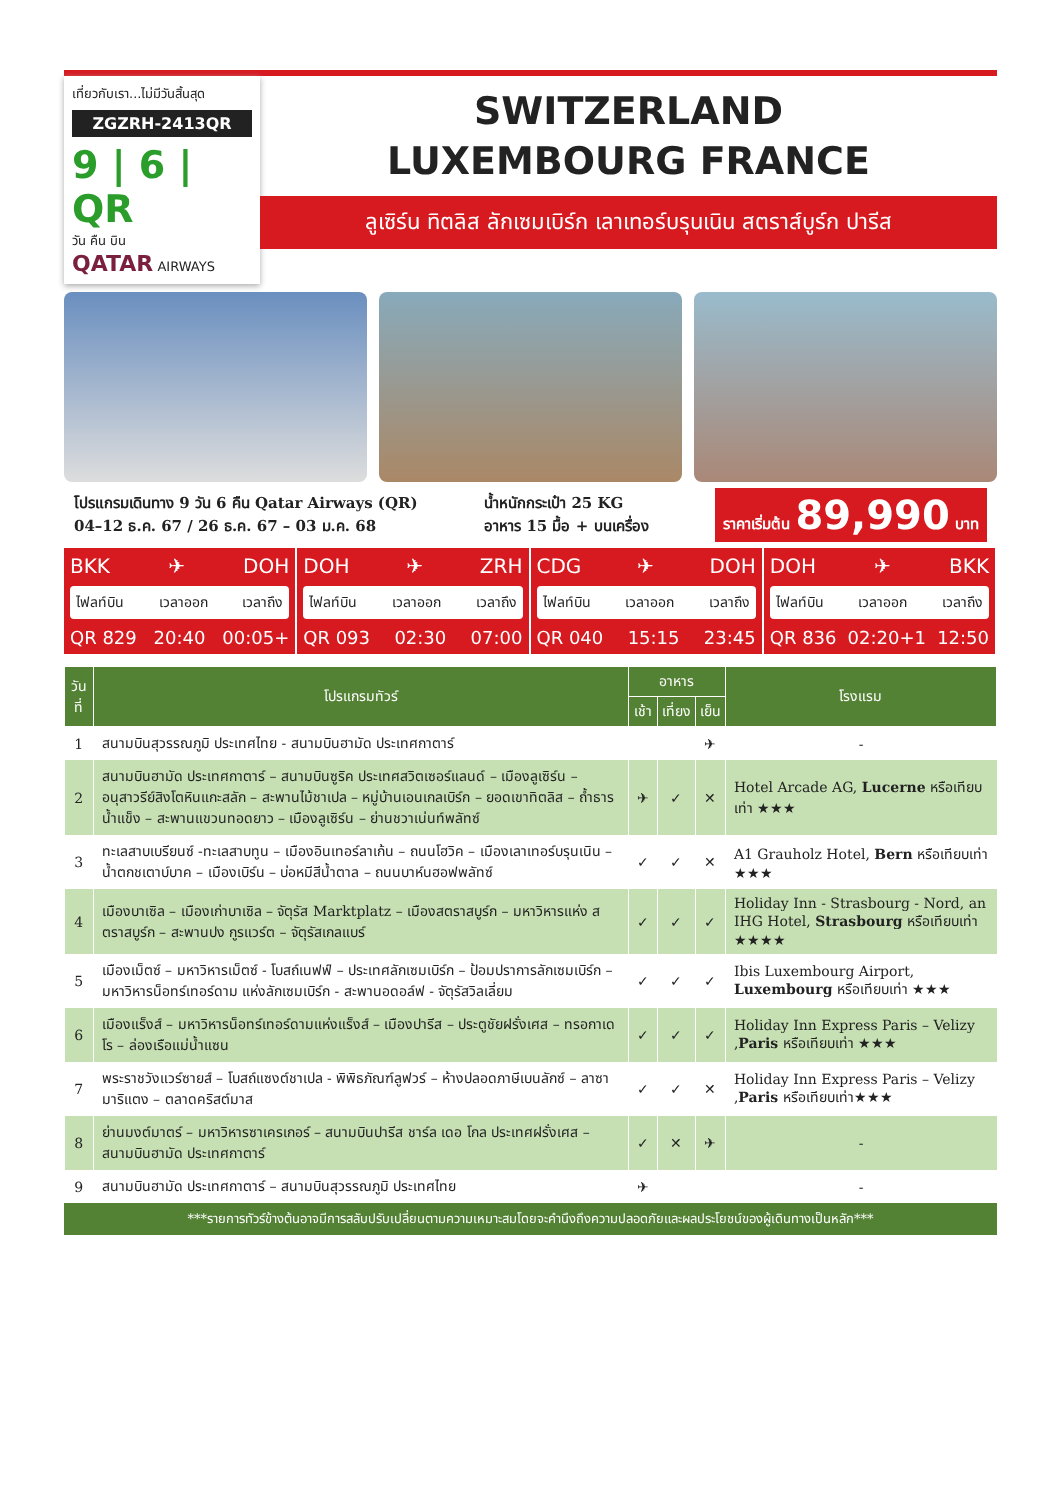เที่ยวกับเรา...ไม่มีวันสิ้นสุด
ZGZRH-2413QR
9 | 6 | QR
วัน คืน บิน
QATAR AIRWAYS
SWITZERLAND
LUXEMBOURG FRANCE
ลูเซิร์น ทิตลิส ลักเซมเบิร์ก เลาเทอร์บรุนเนิน สตราส์บูร์ก ปารีส
โปรแกรมเดินทาง 9 วัน 6 คืน Qatar Airways (QR)
04–12 ธ.ค. 67 / 26 ธ.ค. 67 – 03 ม.ค. 68
น้ำหนักกระเป๋า 25 KG
อาหาร 15 มื้อ + บนเครื่อง
ราคาเริ่มต้น 89,990 บาท
BKK ✈ DOH
ไฟลท์บิน เวลาออก เวลาถึง
QR 829 20:40 00:05+
DOH ✈ ZRH
ไฟลท์บิน เวลาออก เวลาถึง
QR 093 02:30 07:00
CDG ✈ DOH
ไฟลท์บิน เวลาออก เวลาถึง
QR 040 15:15 23:45
DOH ✈ BKK
ไฟลท์บิน เวลาออก เวลาถึง
QR 836 02:20+1 12:50
| วันที่ | โปรแกรมทัวร์ | อาหาร | | | โรงแรม |
| --- | --- | --- | --- | --- | --- |
| | | เช้า | เที่ยง | เย็น | |
| 1 | สนามบินสุวรรณภูมิ ประเทศไทย - สนามบินฮามัด ประเทศกาตาร์ | | | ✈ | - |
| 2 | สนามบินฮามัด ประเทศกาตาร์ – สนามบินซูริค ประเทศสวิตเซอร์แลนด์ – เมืองลูเซิร์น – อนุสาวรีย์สิงโตหินแกะสลัก – สะพานไม้ชาเปล – หมู่บ้านเอนเกลเบิร์ก – ยอดเขาทิตลิส – ถ้ำธารน้ำแข็ง – สะพานแขวนทอดยาว – เมืองลูเซิร์น – ย่านชวาเน่นท์พลัทซ์ | ✈ | ✓ | ✕ | Hotel Arcade AG, Lucerne หรือเทียบเท่า ★★★ |
| 3 | ทะเลสาบเบรียนซ์ -ทะเลสาบทูน – เมืองอินเทอร์ลาเก้น – ถนนโฮวิค – เมืองเลาเทอร์บรุนเนิน – น้ำตกชเตาบ์บาค – เมืองเบิร์น – บ่อหมีสีน้ำตาล – ถนนบาห์นฮอฟพลัทซ์ | ✓ | ✓ | ✕ | A1 Grauholz Hotel, Bern หรือเทียบเท่า ★★★ |
| 4 | เมืองบาเซิล – เมืองเก่าบาเซิล – จัตุรัส Marktplatz – เมืองสตราสบูร์ก – มหาวิหารแห่ง สตราสบูร์ก – สะพานปง กูรแวร์ต – จัตุรัสเกลแบร์ | ✓ | ✓ | ✓ | Holiday Inn - Strasbourg - Nord, an IHG Hotel, Strasbourg หรือเทียบเท่า ★★★★ |
| 5 | เมืองเม็ตซ์ – มหาวิหารเม็ตซ์ - โบสถ์เนฟฟ์ – ประเทศลักเซมเบิร์ก – ป้อมปราการลักเซมเบิร์ก – มหาวิหารน็อทร์เทอร์ดาม แห่งลักเซมเบิร์ก - สะพานอดอล์ฟ - จัตุรัสวิลเลี่ยม | ✓ | ✓ | ✓ | Ibis Luxembourg Airport, Luxembourg หรือเทียบเท่า ★★★ |
| 6 | เมืองแร็งส์ – มหาวิหารน็อทร์เทอร์ดามแห่งแร็งส์ – เมืองปารีส – ประตูชัยฝรั่งเศส – ทรอกาเดโร – ล่องเรือแม่น้ำแซน | ✓ | ✓ | ✓ | Holiday Inn Express Paris – Velizy , Paris หรือเทียบเท่า ★★★ |
| 7 | พระราชวังแวร์ซายส์ – โบสถ์แซงต์ชาเปล - พิพิธภัณฑ์ลูฟวร์ – ห้างปลอดภาษีเบนลักซ์ – ลาซามาริแตง – ตลาดคริสต์มาส | ✓ | ✓ | ✕ | Holiday Inn Express Paris – Velizy , Paris หรือเทียบเท่า★★★ |
| 8 | ย่านมงต์มาตร์ – มหาวิหารซาเครเกอร์ – สนามบินปารีส ชาร์ล เดอ โกล ประเทศฝรั่งเศส – สนามบินฮามัด ประเทศกาตาร์ | ✓ | ✕ | ✈ | - |
| 9 | สนามบินฮามัด ประเทศกาตาร์ – สนามบินสุวรรณภูมิ ประเทศไทย | ✈ | | | - |
***รายการทัวร์ข้างต้นอาจมีการสลับปรับเปลี่ยนตามความเหมาะสมโดยจะคำนึงถึงความปลอดภัยและผลประโยชน์ของผู้เดินทางเป็นหลัก***